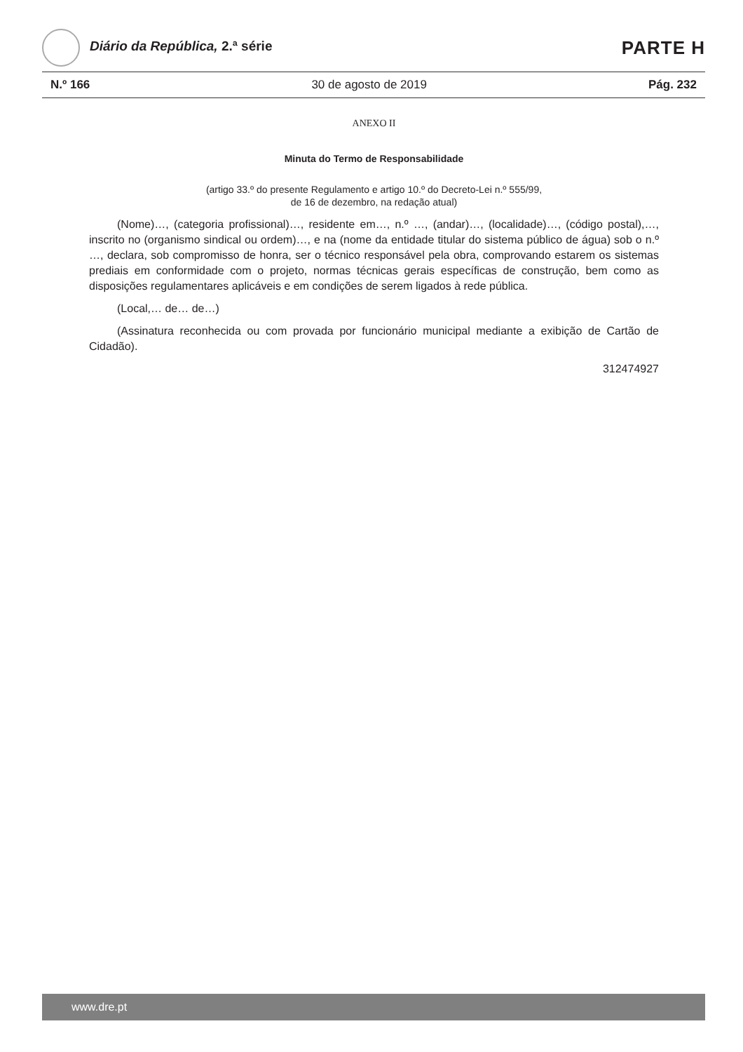Diário da República, 2.ª série
PARTE H
N.º 166 30 de agosto de 2019 Pág. 232
ANEXO II
Minuta do Termo de Responsabilidade
(artigo 33.º do presente Regulamento e artigo 10.º do Decreto-Lei n.º 555/99,
de 16 de dezembro, na redação atual)
(Nome)…, (categoria profissional)…, residente em…, n.º …, (andar)…, (localidade)…, (código postal),…, inscrito no (organismo sindical ou ordem)…, e na (nome da entidade titular do sistema público de água) sob o n.º …, declara, sob compromisso de honra, ser o técnico responsável pela obra, comprovando estarem os sistemas prediais em conformidade com o projeto, normas técnicas gerais específicas de construção, bem como as disposições regulamentares aplicáveis e em condições de serem ligados à rede pública.
(Local,… de… de…)
(Assinatura reconhecida ou com provada por funcionário municipal mediante a exibição de Cartão de Cidadão).
312474927
www.dre.pt